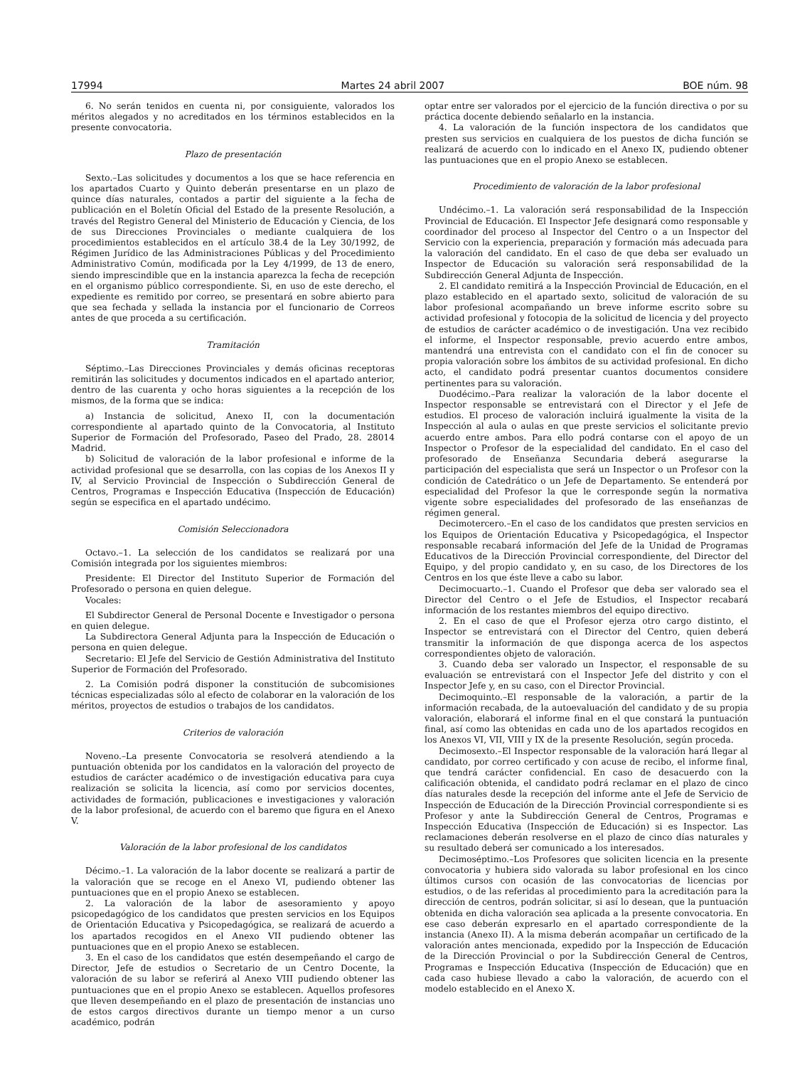17994 Martes 24 abril 2007 BOE núm. 98
6. No serán tenidos en cuenta ni, por consiguiente, valorados los méritos alegados y no acreditados en los términos establecidos en la presente convocatoria.
Plazo de presentación
Sexto.–Las solicitudes y documentos a los que se hace referencia en los apartados Cuarto y Quinto deberán presentarse en un plazo de quince días naturales, contados a partir del siguiente a la fecha de publicación en el Boletín Oficial del Estado de la presente Resolución, a través del Registro General del Ministerio de Educación y Ciencia, de los de sus Direcciones Provinciales o mediante cualquiera de los procedimientos establecidos en el artículo 38.4 de la Ley 30/1992, de Régimen Jurídico de las Administraciones Públicas y del Procedimiento Administrativo Común, modificada por la Ley 4/1999, de 13 de enero, siendo imprescindible que en la instancia aparezca la fecha de recepción en el organismo público correspondiente. Si, en uso de este derecho, el expediente es remitido por correo, se presentará en sobre abierto para que sea fechada y sellada la instancia por el funcionario de Correos antes de que proceda a su certificación.
Tramitación
Séptimo.–Las Direcciones Provinciales y demás oficinas receptoras remitirán las solicitudes y documentos indicados en el apartado anterior, dentro de las cuarenta y ocho horas siguientes a la recepción de los mismos, de la forma que se indica:
a) Instancia de solicitud, Anexo II, con la documentación correspondiente al apartado quinto de la Convocatoria, al Instituto Superior de Formación del Profesorado, Paseo del Prado, 28. 28014 Madrid.
b) Solicitud de valoración de la labor profesional e informe de la actividad profesional que se desarrolla, con las copias de los Anexos II y IV, al Servicio Provincial de Inspección o Subdirección General de Centros, Programas e Inspección Educativa (Inspección de Educación) según se especifica en el apartado undécimo.
Comisión Seleccionadora
Octavo.–1. La selección de los candidatos se realizará por una Comisión integrada por los siguientes miembros:
Presidente: El Director del Instituto Superior de Formación del Profesorado o persona en quien delegue.
Vocales:
El Subdirector General de Personal Docente e Investigador o persona en quien delegue.
La Subdirectora General Adjunta para la Inspección de Educación o persona en quien delegue.
Secretario: El Jefe del Servicio de Gestión Administrativa del Instituto Superior de Formación del Profesorado.
2. La Comisión podrá disponer la constitución de subcomisiones técnicas especializadas sólo al efecto de colaborar en la valoración de los méritos, proyectos de estudios o trabajos de los candidatos.
Criterios de valoración
Noveno.–La presente Convocatoria se resolverá atendiendo a la puntuación obtenida por los candidatos en la valoración del proyecto de estudios de carácter académico o de investigación educativa para cuya realización se solicita la licencia, así como por servicios docentes, actividades de formación, publicaciones e investigaciones y valoración de la labor profesional, de acuerdo con el baremo que figura en el Anexo V.
Valoración de la labor profesional de los candidatos
Décimo.–1. La valoración de la labor docente se realizará a partir de la valoración que se recoge en el Anexo VI, pudiendo obtener las puntuaciones que en el propio Anexo se establecen.
2. La valoración de la labor de asesoramiento y apoyo psicopedagógico de los candidatos que presten servicios en los Equipos de Orientación Educativa y Psicopedagógica, se realizará de acuerdo a los apartados recogidos en el Anexo VII pudiendo obtener las puntuaciones que en el propio Anexo se establecen.
3. En el caso de los candidatos que estén desempeñando el cargo de Director, Jefe de estudios o Secretario de un Centro Docente, la valoración de su labor se referirá al Anexo VIII pudiendo obtener las puntuaciones que en el propio Anexo se establecen. Aquellos profesores que lleven desempeñando en el plazo de presentación de instancias uno de estos cargos directivos durante un tiempo menor a un curso académico, podrán
optar entre ser valorados por el ejercicio de la función directiva o por su práctica docente debiendo señalarlo en la instancia.
4. La valoración de la función inspectora de los candidatos que presten sus servicios en cualquiera de los puestos de dicha función se realizará de acuerdo con lo indicado en el Anexo IX, pudiendo obtener las puntuaciones que en el propio Anexo se establecen.
Procedimiento de valoración de la labor profesional
Undécimo.–1. La valoración será responsabilidad de la Inspección Provincial de Educación. El Inspector Jefe designará como responsable y coordinador del proceso al Inspector del Centro o a un Inspector del Servicio con la experiencia, preparación y formación más adecuada para la valoración del candidato. En el caso de que deba ser evaluado un Inspector de Educación su valoración será responsabilidad de la Subdirección General Adjunta de Inspección.
2. El candidato remitirá a la Inspección Provincial de Educación, en el plazo establecido en el apartado sexto, solicitud de valoración de su labor profesional acompañando un breve informe escrito sobre su actividad profesional y fotocopia de la solicitud de licencia y del proyecto de estudios de carácter académico o de investigación. Una vez recibido el informe, el Inspector responsable, previo acuerdo entre ambos, mantendrá una entrevista con el candidato con el fin de conocer su propia valoración sobre los ámbitos de su actividad profesional. En dicho acto, el candidato podrá presentar cuantos documentos considere pertinentes para su valoración.
Duodécimo.–Para realizar la valoración de la labor docente el Inspector responsable se entrevistará con el Director y el Jefe de estudios. El proceso de valoración incluirá igualmente la visita de la Inspección al aula o aulas en que preste servicios el solicitante previo acuerdo entre ambos. Para ello podrá contarse con el apoyo de un Inspector o Profesor de la especialidad del candidato. En el caso del profesorado de Enseñanza Secundaria deberá asegurarse la participación del especialista que será un Inspector o un Profesor con la condición de Catedrático o un Jefe de Departamento. Se entenderá por especialidad del Profesor la que le corresponde según la normativa vigente sobre especialidades del profesorado de las enseñanzas de régimen general.
Decimotercero.–En el caso de los candidatos que presten servicios en los Equipos de Orientación Educativa y Psicopedagógica, el Inspector responsable recabará información del Jefe de la Unidad de Programas Educativos de la Dirección Provincial correspondiente, del Director del Equipo, y del propio candidato y, en su caso, de los Directores de los Centros en los que éste lleve a cabo su labor.
Decimocuarto.–1. Cuando el Profesor que deba ser valorado sea el Director del Centro o el Jefe de Estudios, el Inspector recabará información de los restantes miembros del equipo directivo.
2. En el caso de que el Profesor ejerza otro cargo distinto, el Inspector se entrevistará con el Director del Centro, quien deberá transmitir la información de que disponga acerca de los aspectos correspondientes objeto de valoración.
3. Cuando deba ser valorado un Inspector, el responsable de su evaluación se entrevistará con el Inspector Jefe del distrito y con el Inspector Jefe y, en su caso, con el Director Provincial.
Decimoquinto.–El responsable de la valoración, a partir de la información recabada, de la autoevaluación del candidato y de su propia valoración, elaborará el informe final en el que constará la puntuación final, así como las obtenidas en cada uno de los apartados recogidos en los Anexos VI, VII, VIII y IX de la presente Resolución, según proceda.
Decimosexto.–El Inspector responsable de la valoración hará llegar al candidato, por correo certificado y con acuse de recibo, el informe final, que tendrá carácter confidencial. En caso de desacuerdo con la calificación obtenida, el candidato podrá reclamar en el plazo de cinco días naturales desde la recepción del informe ante el Jefe de Servicio de Inspección de Educación de la Dirección Provincial correspondiente si es Profesor y ante la Subdirección General de Centros, Programas e Inspección Educativa (Inspección de Educación) si es Inspector. Las reclamaciones deberán resolverse en el plazo de cinco días naturales y su resultado deberá ser comunicado a los interesados.
Decimoséptimo.–Los Profesores que soliciten licencia en la presente convocatoria y hubiera sido valorada su labor profesional en los cinco últimos cursos con ocasión de las convocatorias de licencias por estudios, o de las referidas al procedimiento para la acreditación para la dirección de centros, podrán solicitar, si así lo desean, que la puntuación obtenida en dicha valoración sea aplicada a la presente convocatoria. En ese caso deberán expresarlo en el apartado correspondiente de la instancia (Anexo II). A la misma deberán acompañar un certificado de la valoración antes mencionada, expedido por la Inspección de Educación de la Dirección Provincial o por la Subdirección General de Centros, Programas e Inspección Educativa (Inspección de Educación) que en cada caso hubiese llevado a cabo la valoración, de acuerdo con el modelo establecido en el Anexo X.